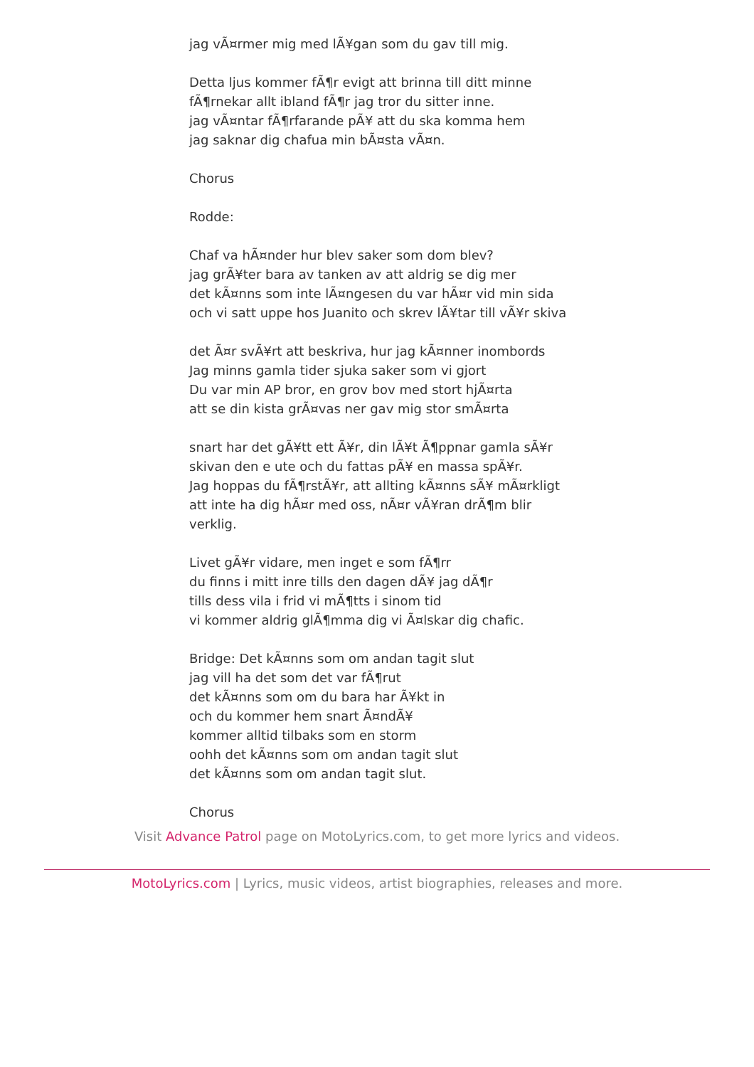jag vÃ¤rmer mig med lÃ¥gan som du gav till mig.
Detta ljus kommer fÃ¶r evigt att brinna till ditt minne
fÃ¶rnekar allt ibland fÃ¶r jag tror du sitter inne.
jag vÃ¤ntar fÃ¶rfarande pÃ¥ att du ska komma hem
jag saknar dig chafua min bÃ¤sta vÃ¤n.
Chorus
Rodde:
Chaf va hÃ¤nder hur blev saker som dom blev?
jag grÃ¥ter bara av tanken av att aldrig se dig mer
det kÃ¤nns som inte lÃ¤ngesen du var hÃ¤r vid min sida
och vi satt uppe hos Juanito och skrev lÃ¥tar till vÃ¥r skiva
det Ã¤r svÃ¥rt att beskriva, hur jag kÃ¤nner inombords
Jag minns gamla tider sjuka saker som vi gjort
Du var min AP bror, en grov bov med stort hjÃ¤rta
att se din kista grÃ¤vas ner gav mig stor smÃ¤rta
snart har det gÃ¥tt ett Ã¥r, din lÃ¥t Ã¶ppnar gamla sÃ¥r
skivan den e ute och du fattas pÃ¥ en massa spÃ¥r.
Jag hoppas du fÃ¶rstÃ¥r, att allting kÃ¤nns sÃ¥ mÃ¤rkligt
att inte ha dig hÃ¤r med oss, nÃ¤r vÃ¥ran drÃ¶m blir verklig.
Livet gÃ¥r vidare, men inget e som fÃ¶rr
du finns i mitt inre tills den dagen dÃ¥ jag dÃ¶r
tills dess vila i frid vi mÃ¶tts i sinom tid
vi kommer aldrig glÃ¶mma dig vi Ã¤lskar dig chafic.
Bridge: Det kÃ¤nns som om andan tagit slut
jag vill ha det som det var fÃ¶rut
det kÃ¤nns som om du bara har Ã¥kt in
och du kommer hem snart Ã¤ndÃ¥
kommer alltid tilbaks som en storm
oohh det kÃ¤nns som om andan tagit slut
det kÃ¤nns som om andan tagit slut.
Chorus
Visit Advance Patrol page on MotoLyrics.com, to get more lyrics and videos.
MotoLyrics.com | Lyrics, music videos, artist biographies, releases and more.